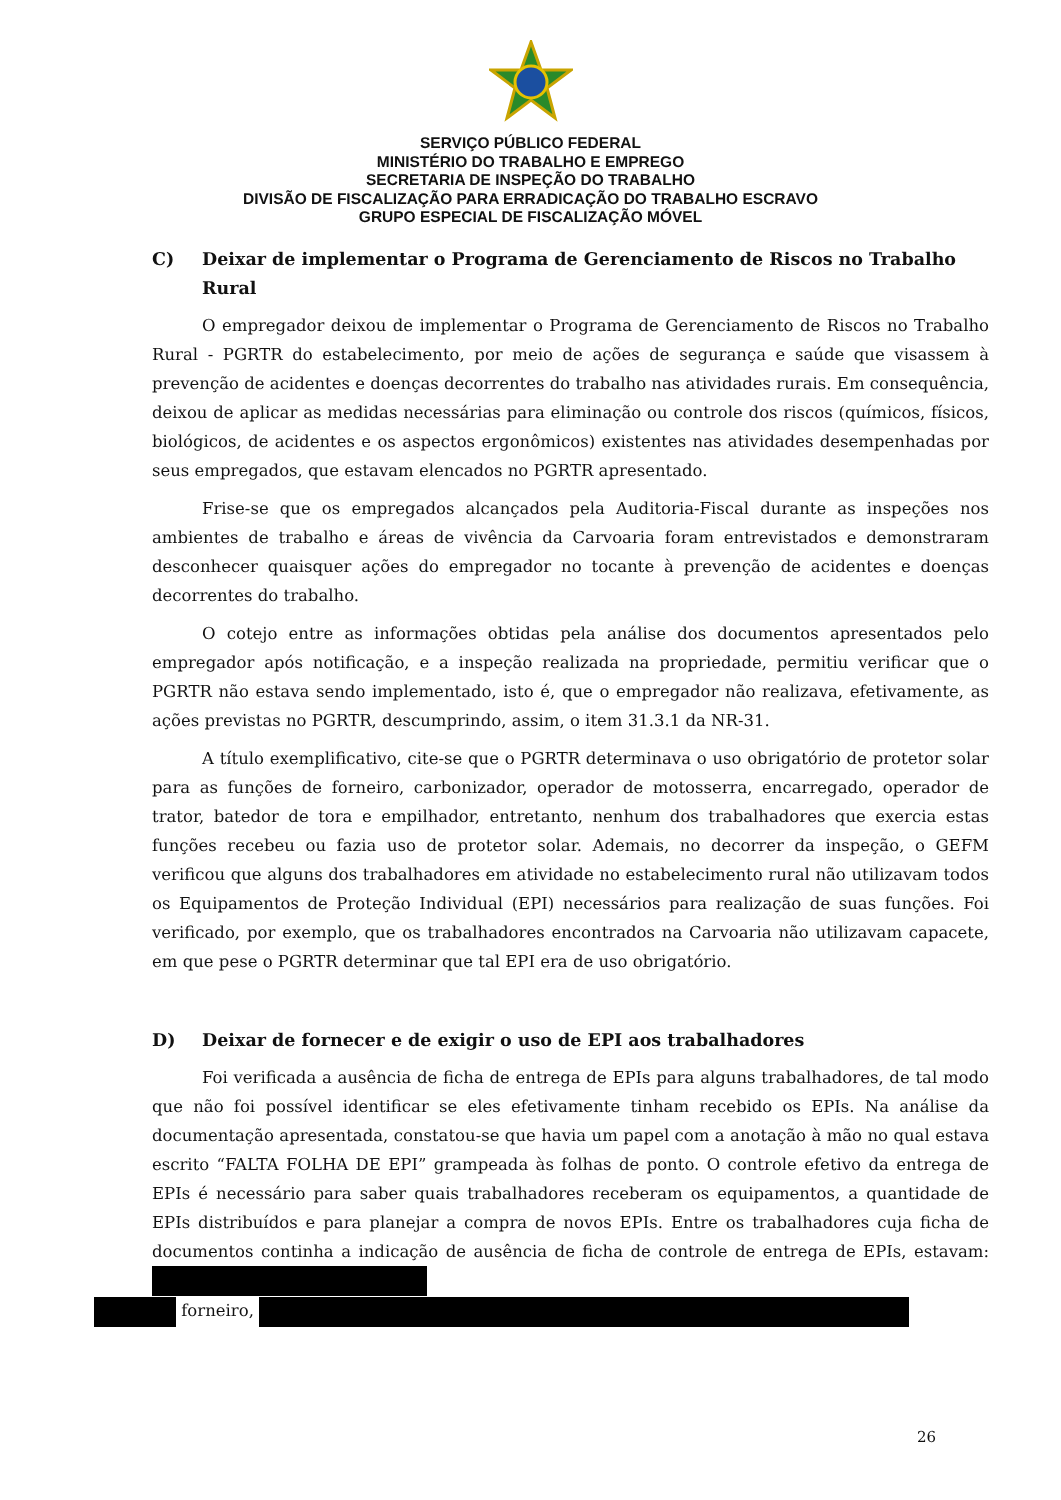SERVIÇO PÚBLICO FEDERAL
MINISTÉRIO DO TRABALHO E EMPREGO
SECRETARIA DE INSPEÇÃO DO TRABALHO
DIVISÃO DE FISCALIZAÇÃO PARA ERRADICAÇÃO DO TRABALHO ESCRAVO
GRUPO ESPECIAL DE FISCALIZAÇÃO MÓVEL
C) Deixar de implementar o Programa de Gerenciamento de Riscos no Trabalho Rural
O empregador deixou de implementar o Programa de Gerenciamento de Riscos no Trabalho Rural - PGRTR do estabelecimento, por meio de ações de segurança e saúde que visassem à prevenção de acidentes e doenças decorrentes do trabalho nas atividades rurais. Em consequência, deixou de aplicar as medidas necessárias para eliminação ou controle dos riscos (químicos, físicos, biológicos, de acidentes e os aspectos ergonômicos) existentes nas atividades desempenhadas por seus empregados, que estavam elencados no PGRTR apresentado.
Frise-se que os empregados alcançados pela Auditoria-Fiscal durante as inspeções nos ambientes de trabalho e áreas de vivência da Carvoaria foram entrevistados e demonstraram desconhecer quaisquer ações do empregador no tocante à prevenção de acidentes e doenças decorrentes do trabalho.
O cotejo entre as informações obtidas pela análise dos documentos apresentados pelo empregador após notificação, e a inspeção realizada na propriedade, permitiu verificar que o PGRTR não estava sendo implementado, isto é, que o empregador não realizava, efetivamente, as ações previstas no PGRTR, descumprindo, assim, o item 31.3.1 da NR-31.
A título exemplificativo, cite-se que o PGRTR determinava o uso obrigatório de protetor solar para as funções de forneiro, carbonizador, operador de motosserra, encarregado, operador de trator, batedor de tora e empilhador, entretanto, nenhum dos trabalhadores que exercia estas funções recebeu ou fazia uso de protetor solar. Ademais, no decorrer da inspeção, o GEFM verificou que alguns dos trabalhadores em atividade no estabelecimento rural não utilizavam todos os Equipamentos de Proteção Individual (EPI) necessários para realização de suas funções. Foi verificado, por exemplo, que os trabalhadores encontrados na Carvoaria não utilizavam capacete, em que pese o PGRTR determinar que tal EPI era de uso obrigatório.
D) Deixar de fornecer e de exigir o uso de EPI aos trabalhadores
Foi verificada a ausência de ficha de entrega de EPIs para alguns trabalhadores, de tal modo que não foi possível identificar se eles efetivamente tinham recebido os EPIs. Na análise da documentação apresentada, constatou-se que havia um papel com a anotação à mão no qual estava escrito “FALTA FOLHA DE EPI” grampeada às folhas de ponto. O controle efetivo da entrega de EPIs é necessário para saber quais trabalhadores receberam os equipamentos, a quantidade de EPIs distribuídos e para planejar a compra de novos EPIs. Entre os trabalhadores cuja ficha de documentos continha a indicação de ausência de ficha de controle de entrega de EPIs, estavam:
forneiro,
26